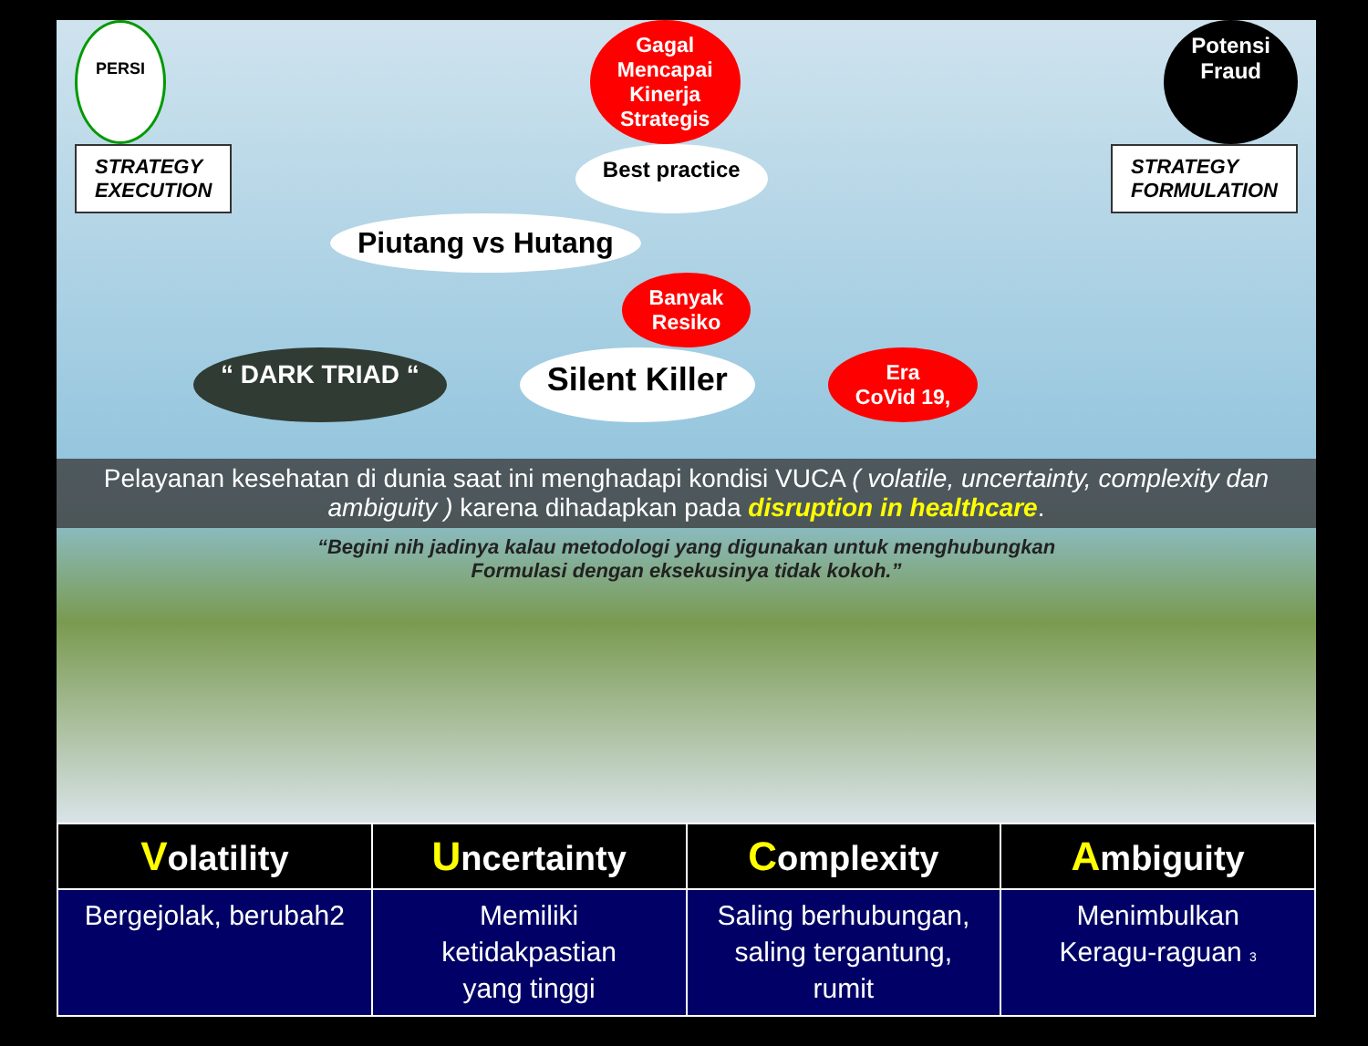PERSI
Gagal
Mencapai
Kinerja
Strategis
Potensi
Fraud
STRATEGY
EXECUTION
Best practice
STRATEGY
FORMULATION
Piutang vs Hutang
Banyak
Resiko
“ DARK TRIAD “
Silent Killer
Era
CoVid 19,
Pelayanan kesehatan di dunia saat ini menghadapi kondisi VUCA ( volatile, uncertainty, complexity dan ambiguity ) karena dihadapkan pada disruption in healthcare.
“Begini nih jadinya kalau metodologi yang digunakan untuk menghubungkan
Formulasi dengan eksekusinya tidak kokoh.”
| V olatility | U ncertainty | C omplexity | A mbiguity |
| --- | --- | --- | --- |
| Bergejolak, berubah2 | Memiliki ketidakpastian yang tinggi | Saling berhubungan, saling tergantung, rumit | Menimbulkan Keragu-raguan 3 |